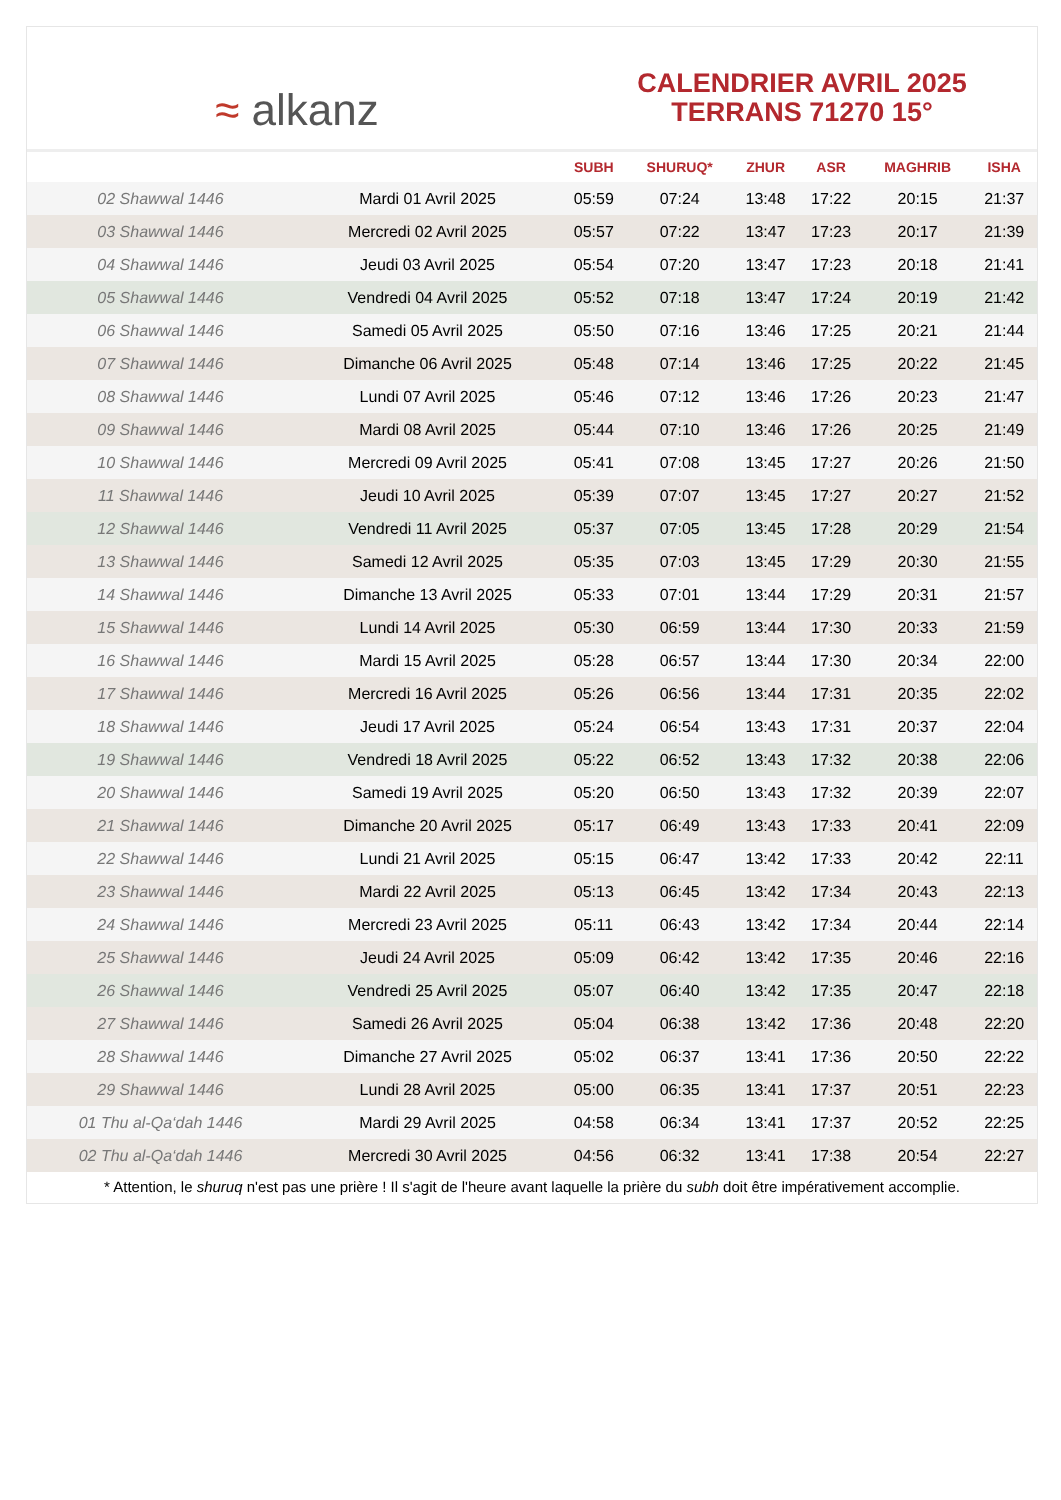≈ alkanz
CALENDRIER AVRIL 2025
TERRANS 71270 15°
| | | SUBH | SHURUQ* | ZHUR | ASR | MAGHRIB | ISHA |
| --- | --- | --- | --- | --- | --- | --- | --- |
| 02 Shawwal 1446 | Mardi 01 Avril 2025 | 05:59 | 07:24 | 13:48 | 17:22 | 20:15 | 21:37 |
| 03 Shawwal 1446 | Mercredi 02 Avril 2025 | 05:57 | 07:22 | 13:47 | 17:23 | 20:17 | 21:39 |
| 04 Shawwal 1446 | Jeudi 03 Avril 2025 | 05:54 | 07:20 | 13:47 | 17:23 | 20:18 | 21:41 |
| 05 Shawwal 1446 | Vendredi 04 Avril 2025 | 05:52 | 07:18 | 13:47 | 17:24 | 20:19 | 21:42 |
| 06 Shawwal 1446 | Samedi 05 Avril 2025 | 05:50 | 07:16 | 13:46 | 17:25 | 20:21 | 21:44 |
| 07 Shawwal 1446 | Dimanche 06 Avril 2025 | 05:48 | 07:14 | 13:46 | 17:25 | 20:22 | 21:45 |
| 08 Shawwal 1446 | Lundi 07 Avril 2025 | 05:46 | 07:12 | 13:46 | 17:26 | 20:23 | 21:47 |
| 09 Shawwal 1446 | Mardi 08 Avril 2025 | 05:44 | 07:10 | 13:46 | 17:26 | 20:25 | 21:49 |
| 10 Shawwal 1446 | Mercredi 09 Avril 2025 | 05:41 | 07:08 | 13:45 | 17:27 | 20:26 | 21:50 |
| 11 Shawwal 1446 | Jeudi 10 Avril 2025 | 05:39 | 07:07 | 13:45 | 17:27 | 20:27 | 21:52 |
| 12 Shawwal 1446 | Vendredi 11 Avril 2025 | 05:37 | 07:05 | 13:45 | 17:28 | 20:29 | 21:54 |
| 13 Shawwal 1446 | Samedi 12 Avril 2025 | 05:35 | 07:03 | 13:45 | 17:29 | 20:30 | 21:55 |
| 14 Shawwal 1446 | Dimanche 13 Avril 2025 | 05:33 | 07:01 | 13:44 | 17:29 | 20:31 | 21:57 |
| 15 Shawwal 1446 | Lundi 14 Avril 2025 | 05:30 | 06:59 | 13:44 | 17:30 | 20:33 | 21:59 |
| 16 Shawwal 1446 | Mardi 15 Avril 2025 | 05:28 | 06:57 | 13:44 | 17:30 | 20:34 | 22:00 |
| 17 Shawwal 1446 | Mercredi 16 Avril 2025 | 05:26 | 06:56 | 13:44 | 17:31 | 20:35 | 22:02 |
| 18 Shawwal 1446 | Jeudi 17 Avril 2025 | 05:24 | 06:54 | 13:43 | 17:31 | 20:37 | 22:04 |
| 19 Shawwal 1446 | Vendredi 18 Avril 2025 | 05:22 | 06:52 | 13:43 | 17:32 | 20:38 | 22:06 |
| 20 Shawwal 1446 | Samedi 19 Avril 2025 | 05:20 | 06:50 | 13:43 | 17:32 | 20:39 | 22:07 |
| 21 Shawwal 1446 | Dimanche 20 Avril 2025 | 05:17 | 06:49 | 13:43 | 17:33 | 20:41 | 22:09 |
| 22 Shawwal 1446 | Lundi 21 Avril 2025 | 05:15 | 06:47 | 13:42 | 17:33 | 20:42 | 22:11 |
| 23 Shawwal 1446 | Mardi 22 Avril 2025 | 05:13 | 06:45 | 13:42 | 17:34 | 20:43 | 22:13 |
| 24 Shawwal 1446 | Mercredi 23 Avril 2025 | 05:11 | 06:43 | 13:42 | 17:34 | 20:44 | 22:14 |
| 25 Shawwal 1446 | Jeudi 24 Avril 2025 | 05:09 | 06:42 | 13:42 | 17:35 | 20:46 | 22:16 |
| 26 Shawwal 1446 | Vendredi 25 Avril 2025 | 05:07 | 06:40 | 13:42 | 17:35 | 20:47 | 22:18 |
| 27 Shawwal 1446 | Samedi 26 Avril 2025 | 05:04 | 06:38 | 13:42 | 17:36 | 20:48 | 22:20 |
| 28 Shawwal 1446 | Dimanche 27 Avril 2025 | 05:02 | 06:37 | 13:41 | 17:36 | 20:50 | 22:22 |
| 29 Shawwal 1446 | Lundi 28 Avril 2025 | 05:00 | 06:35 | 13:41 | 17:37 | 20:51 | 22:23 |
| 01 Thu al-Qa‘dah 1446 | Mardi 29 Avril 2025 | 04:58 | 06:34 | 13:41 | 17:37 | 20:52 | 22:25 |
| 02 Thu al-Qa‘dah 1446 | Mercredi 30 Avril 2025 | 04:56 | 06:32 | 13:41 | 17:38 | 20:54 | 22:27 |
* Attention, le shuruq n'est pas une prière ! Il s'agit de l'heure avant laquelle la prière du subh doit être impérativement accomplie.